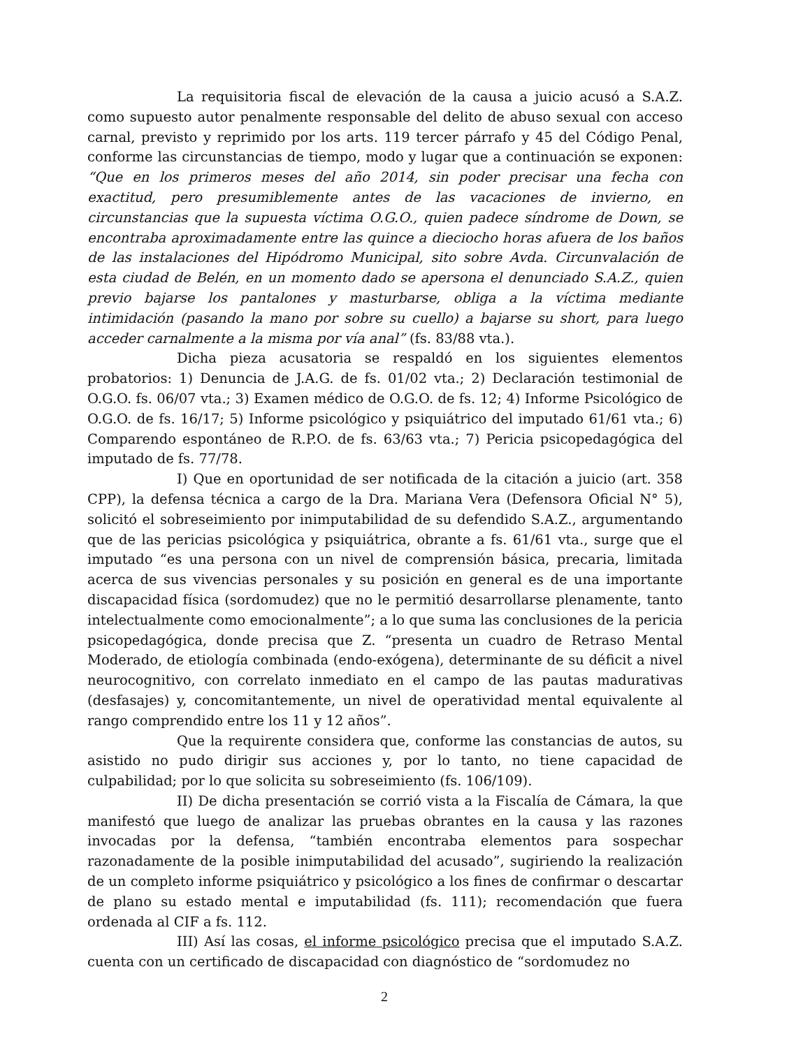La requisitoria fiscal de elevación de la causa a juicio acusó a S.A.Z. como supuesto autor penalmente responsable del delito de abuso sexual con acceso carnal, previsto y reprimido por los arts. 119 tercer párrafo y 45 del Código Penal, conforme las circunstancias de tiempo, modo y lugar que a continuación se exponen: “Que en los primeros meses del año 2014, sin poder precisar una fecha con exactitud, pero presumiblemente antes de las vacaciones de invierno, en circunstancias que la supuesta víctima O.G.O., quien padece síndrome de Down, se encontraba aproximadamente entre las quince a dieciocho horas afuera de los baños de las instalaciones del Hipódromo Municipal, sito sobre Avda. Circunvalación de esta ciudad de Belén, en un momento dado se apersona el denunciado S.A.Z., quien previo bajarse los pantalones y masturbarse, obliga a la víctima mediante intimidación (pasando la mano por sobre su cuello) a bajarse su short, para luego acceder carnalmente a la misma por vía anal” (fs. 83/88 vta.).
Dicha pieza acusatoria se respaldó en los siguientes elementos probatorios: 1) Denuncia de J.A.G. de fs. 01/02 vta.; 2) Declaración testimonial de O.G.O. fs. 06/07 vta.; 3) Examen médico de O.G.O. de fs. 12; 4) Informe Psicológico de O.G.O. de fs. 16/17; 5) Informe psicológico y psiquiátrico del imputado 61/61 vta.; 6) Comparendo espontáneo de R.P.O. de fs. 63/63 vta.; 7) Pericia psicopedagógica del imputado de fs. 77/78.
I) Que en oportunidad de ser notificada de la citación a juicio (art. 358 CPP), la defensa técnica a cargo de la Dra. Mariana Vera (Defensora Oficial N° 5), solicitó el sobreseimiento por inimputabilidad de su defendido S.A.Z., argumentando que de las pericias psicológica y psiquiátrica, obrante a fs. 61/61 vta., surge que el imputado “es una persona con un nivel de comprensión básica, precaria, limitada acerca de sus vivencias personales y su posición en general es de una importante discapacidad física (sordomudez) que no le permitió desarrollarse plenamente, tanto intelectualmente como emocionalmente”; a lo que suma las conclusiones de la pericia psicopedagógica, donde precisa que Z. “presenta un cuadro de Retraso Mental Moderado, de etiología combinada (endo-exógena), determinante de su déficit a nivel neurocognitivo, con correlato inmediato en el campo de las pautas madurativas (desfasajes) y, concomitantemente, un nivel de operatividad mental equivalente al rango comprendido entre los 11 y 12 años”.
Que la requirente considera que, conforme las constancias de autos, su asistido no pudo dirigir sus acciones y, por lo tanto, no tiene capacidad de culpabilidad; por lo que solicita su sobreseimiento (fs. 106/109).
II) De dicha presentación se corrió vista a la Fiscalía de Cámara, la que manifestó que luego de analizar las pruebas obrantes en la causa y las razones invocadas por la defensa, “también encontraba elementos para sospechar razonadamente de la posible inimputabilidad del acusado”, sugiriendo la realización de un completo informe psiquiátrico y psicológico a los fines de confirmar o descartar de plano su estado mental e imputabilidad (fs. 111); recomendación que fuera ordenada al CIF a fs. 112.
III) Así las cosas, el informe psicológico precisa que el imputado S.A.Z. cuenta con un certificado de discapacidad con diagnóstico de “sordomudez no
2